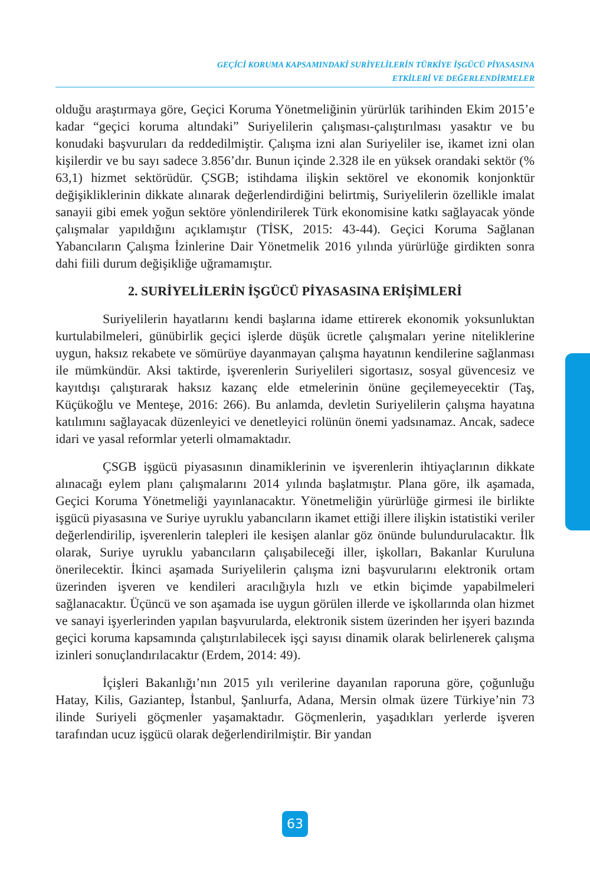GEÇİCİ KORUMA KAPSAMINDAKİ SURİYELİLERİN TÜRKİYE İŞGÜCÜ PİYASASINA
ETKİLERİ VE DEĞERLENDİRMELER
olduğu araştırmaya göre, Geçici Koruma Yönetmeliğinin yürürlük tarihinden Ekim 2015’e kadar “geçici koruma altındaki” Suriyelilerin çalışması-çalıştırılması yasaktır ve bu konudaki başvuruları da reddedilmiştir. Çalışma izni alan Suriyeliler ise, ikamet izni olan kişilerdir ve bu sayı sadece 3.856’dır. Bunun içinde 2.328 ile en yüksek orandaki sektör (% 63,1) hizmet sektörüdür. ÇSGB; istihdama ilişkin sektörel ve ekonomik konjonktür değişikliklerinin dikkate alınarak değerlendirdiğini belirtmiş, Suriyelilerin özellikle imalat sanayii gibi emek yoğun sektöre yönlendirilerek Türk ekonomisine katkı sağlayacak yönde çalışmalar yapıldığını açıklamıştır (TİSK, 2015: 43-44). Geçici Koruma Sağlanan Yabancıların Çalışma İzinlerine Dair Yönetmelik 2016 yılında yürürlüğe girdikten sonra dahi fiili durum değişikliğe uğramamıştır.
2. SURİYELİLERİN İŞGÜCÜ PİYASASINA ERİŞİMLERİ
Suriyelilerin hayatlarını kendi başlarına idame ettirerek ekonomik yoksunluktan kurtulabilmeleri, günübirlik geçici işlerde düşük ücretle çalışmaları yerine niteliklerine uygun, haksız rekabete ve sömürüye dayanmayan çalışma hayatının kendilerine sağlanması ile mümkündür. Aksi taktirde, işverenlerin Suriyelileri sigortasız, sosyal güvencesiz ve kayıtdışı çalıştırarak haksız kazanç elde etmelerinin önüne geçilemeyecektir (Taş, Küçükoğlu ve Menteşe, 2016: 266). Bu anlamda, devletin Suriyelilerin çalışma hayatına katılımını sağlayacak düzenleyici ve denetleyici rolünün önemi yadsınamaz. Ancak, sadece idari ve yasal reformlar yeterli olmamaktadır.
ÇSGB işgücü piyasasının dinamiklerinin ve işverenlerin ihtiyaçlarının dikkate alınacağı eylem planı çalışmalarını 2014 yılında başlatmıştır. Plana göre, ilk aşamada, Geçici Koruma Yönetmeliği yayınlanacaktır. Yönetmeliğin yürürlüğe girmesi ile birlikte işgücü piyasasına ve Suriye uyruklu yabancıların ikamet ettiği illere ilişkin istatistiki veriler değerlendirilip, işverenlerin talepleri ile kesişen alanlar göz önünde bulundurulacaktır. İlk olarak, Suriye uyruklu yabancıların çalışabileceği iller, işkolları, Bakanlar Kuruluna önerilecektir. İkinci aşamada Suriyelilerin çalışma izni başvurularını elektronik ortam üzerinden işveren ve kendileri aracılığıyla hızlı ve etkin biçimde yapabilmeleri sağlanacaktır. Üçüncü ve son aşamada ise uygun görülen illerde ve işkollarında olan hizmet ve sanayi işyerlerinden yapılan başvurularda, elektronik sistem üzerinden her işyeri bazında geçici koruma kapsamında çalıştırılabilecek işçi sayısı dinamik olarak belirlenerek çalışma izinleri sonuçlandırılacaktır (Erdem, 2014: 49).
İçişleri Bakanlığı’nın 2015 yılı verilerine dayanılan raporuna göre, çoğunluğu Hatay, Kilis, Gaziantep, İstanbul, Şanlıurfa, Adana, Mersin olmak üzere Türkiye’nin 73 ilinde Suriyeli göçmenler yaşamaktadır. Göçmenlerin, yaşadıkları yerlerde işveren tarafından ucuz işgücü olarak değerlendirilmiştir. Bir yandan
63